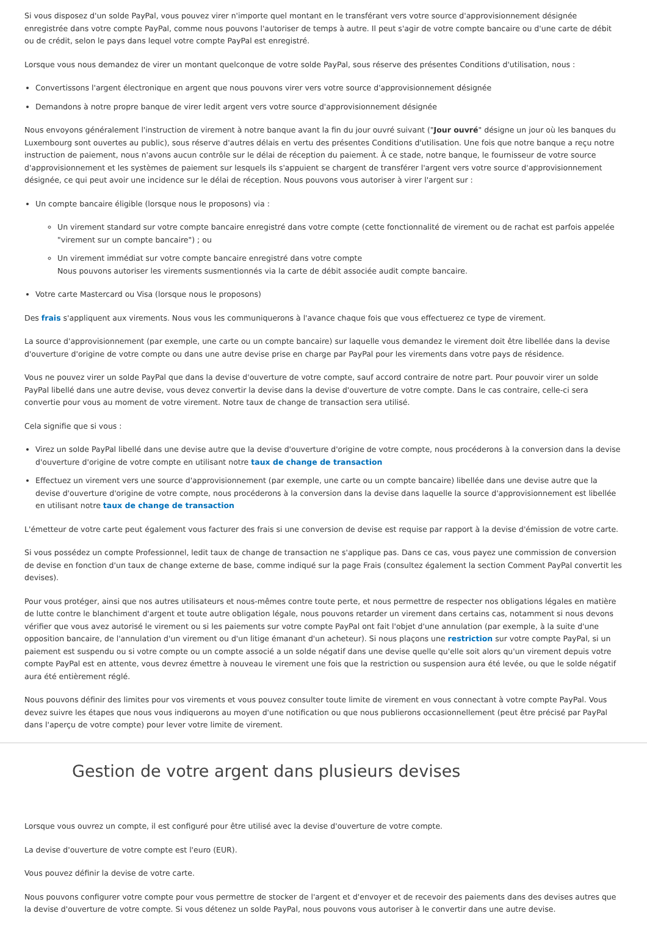Si vous disposez d'un solde PayPal, vous pouvez virer n'importe quel montant en le transférant vers votre source d'approvisionnement désignée enregistrée dans votre compte PayPal, comme nous pouvons l'autoriser de temps à autre. Il peut s'agir de votre compte bancaire ou d'une carte de débit ou de crédit, selon le pays dans lequel votre compte PayPal est enregistré.
Lorsque vous nous demandez de virer un montant quelconque de votre solde PayPal, sous réserve des présentes Conditions d'utilisation, nous :
Convertissons l'argent électronique en argent que nous pouvons virer vers votre source d'approvisionnement désignée
Demandons à notre propre banque de virer ledit argent vers votre source d'approvisionnement désignée
Nous envoyons généralement l'instruction de virement à notre banque avant la fin du jour ouvré suivant ("Jour ouvré" désigne un jour où les banques du Luxembourg sont ouvertes au public), sous réserve d'autres délais en vertu des présentes Conditions d'utilisation. Une fois que notre banque a reçu notre instruction de paiement, nous n'avons aucun contrôle sur le délai de réception du paiement. À ce stade, notre banque, le fournisseur de votre source d'approvisionnement et les systèmes de paiement sur lesquels ils s'appuient se chargent de transférer l'argent vers votre source d'approvisionnement désignée, ce qui peut avoir une incidence sur le délai de réception. Nous pouvons vous autoriser à virer l'argent sur :
Un compte bancaire éligible (lorsque nous le proposons) via :
Un virement standard sur votre compte bancaire enregistré dans votre compte (cette fonctionnalité de virement ou de rachat est parfois appelée "virement sur un compte bancaire") ; ou
Un virement immédiat sur votre compte bancaire enregistré dans votre compte
Nous pouvons autoriser les virements susmentionnés via la carte de débit associée audit compte bancaire.
Votre carte Mastercard ou Visa (lorsque nous le proposons)
Des frais s'appliquent aux virements. Nous vous les communiquerons à l'avance chaque fois que vous effectuerez ce type de virement.
La source d'approvisionnement (par exemple, une carte ou un compte bancaire) sur laquelle vous demandez le virement doit être libellée dans la devise d'ouverture d'origine de votre compte ou dans une autre devise prise en charge par PayPal pour les virements dans votre pays de résidence.
Vous ne pouvez virer un solde PayPal que dans la devise d'ouverture de votre compte, sauf accord contraire de notre part. Pour pouvoir virer un solde PayPal libellé dans une autre devise, vous devez convertir la devise dans la devise d'ouverture de votre compte. Dans le cas contraire, celle-ci sera convertie pour vous au moment de votre virement. Notre taux de change de transaction sera utilisé.
Cela signifie que si vous :
Virez un solde PayPal libellé dans une devise autre que la devise d'ouverture d'origine de votre compte, nous procéderons à la conversion dans la devise d'ouverture d'origine de votre compte en utilisant notre taux de change de transaction
Effectuez un virement vers une source d'approvisionnement (par exemple, une carte ou un compte bancaire) libellée dans une devise autre que la devise d'ouverture d'origine de votre compte, nous procéderons à la conversion dans la devise dans laquelle la source d'approvisionnement est libellée en utilisant notre taux de change de transaction
L'émetteur de votre carte peut également vous facturer des frais si une conversion de devise est requise par rapport à la devise d'émission de votre carte.
Si vous possédez un compte Professionnel, ledit taux de change de transaction ne s'applique pas. Dans ce cas, vous payez une commission de conversion de devise en fonction d'un taux de change externe de base, comme indiqué sur la page Frais (consultez également la section Comment PayPal convertit les devises).
Pour vous protéger, ainsi que nos autres utilisateurs et nous-mêmes contre toute perte, et nous permettre de respecter nos obligations légales en matière de lutte contre le blanchiment d'argent et toute autre obligation légale, nous pouvons retarder un virement dans certains cas, notamment si nous devons vérifier que vous avez autorisé le virement ou si les paiements sur votre compte PayPal ont fait l'objet d'une annulation (par exemple, à la suite d'une opposition bancaire, de l'annulation d'un virement ou d'un litige émanant d'un acheteur). Si nous plaçons une restriction sur votre compte PayPal, si un paiement est suspendu ou si votre compte ou un compte associé a un solde négatif dans une devise quelle qu'elle soit alors qu'un virement depuis votre compte PayPal est en attente, vous devrez émettre à nouveau le virement une fois que la restriction ou suspension aura été levée, ou que le solde négatif aura été entièrement réglé.
Nous pouvons définir des limites pour vos virements et vous pouvez consulter toute limite de virement en vous connectant à votre compte PayPal. Vous devez suivre les étapes que nous vous indiquerons au moyen d'une notification ou que nous publierons occasionnellement (peut être précisé par PayPal dans l'aperçu de votre compte) pour lever votre limite de virement.
Gestion de votre argent dans plusieurs devises
Lorsque vous ouvrez un compte, il est configuré pour être utilisé avec la devise d'ouverture de votre compte.
La devise d'ouverture de votre compte est l'euro (EUR).
Vous pouvez définir la devise de votre carte.
Nous pouvons configurer votre compte pour vous permettre de stocker de l'argent et d'envoyer et de recevoir des paiements dans des devises autres que la devise d'ouverture de votre compte. Si vous détenez un solde PayPal, nous pouvons vous autoriser à le convertir dans une autre devise.